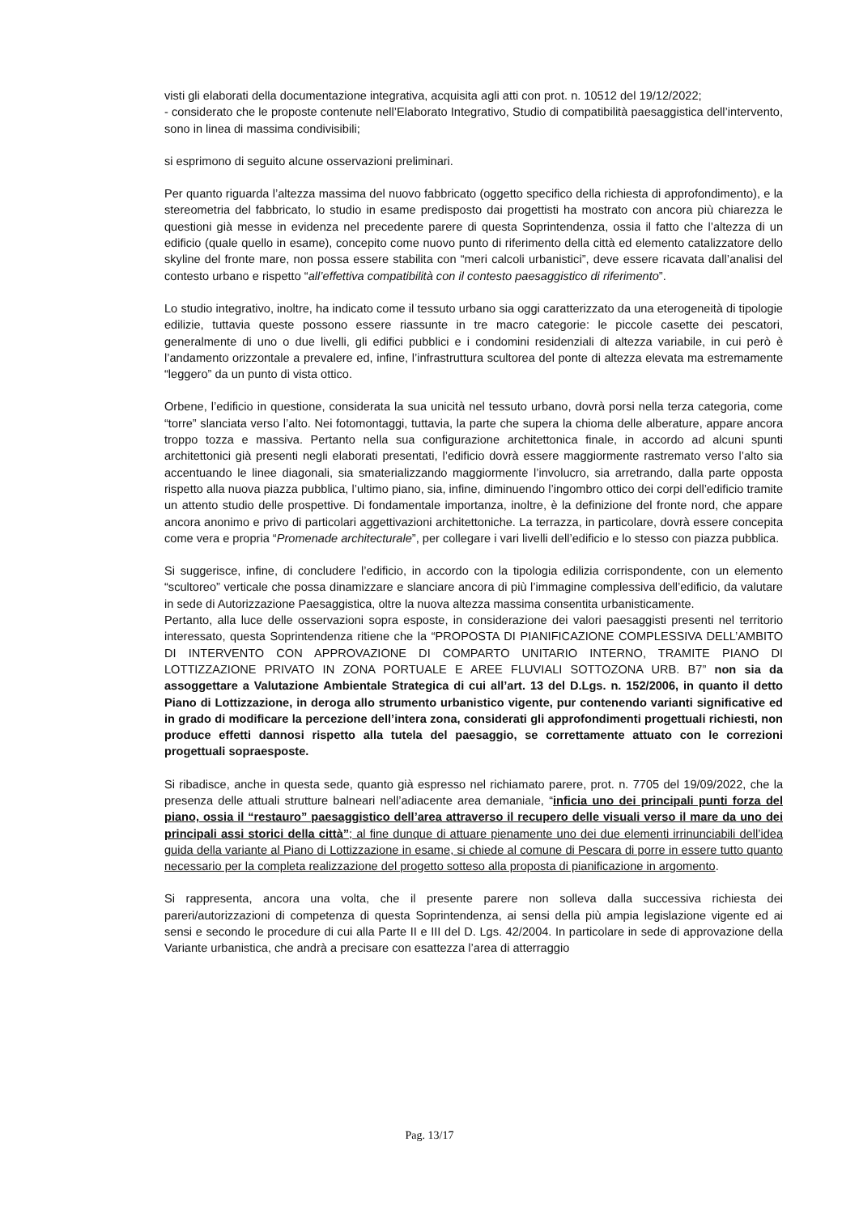visti gli elaborati della documentazione integrativa, acquisita agli atti con prot. n. 10512 del 19/12/2022;
- considerato che le proposte contenute nell’Elaborato Integrativo, Studio di compatibilità paesaggistica dell’intervento, sono in linea di massima condivisibili;
si esprimono di seguito alcune osservazioni preliminari.
Per quanto riguarda l’altezza massima del nuovo fabbricato (oggetto specifico della richiesta di approfondimento), e la stereometria del fabbricato, lo studio in esame predisposto dai progettisti ha mostrato con ancora più chiarezza le questioni già messe in evidenza nel precedente parere di questa Soprintendenza, ossia il fatto che l’altezza di un edificio (quale quello in esame), concepito come nuovo punto di riferimento della città ed elemento catalizzatore dello skyline del fronte mare, non possa essere stabilita con “meri calcoli urbanistici”, deve essere ricavata dall’analisi del contesto urbano e rispetto “all’effettiva compatibilità con il contesto paesaggistico di riferimento”.
Lo studio integrativo, inoltre, ha indicato come il tessuto urbano sia oggi caratterizzato da una eterogeneità di tipologie edilizie, tuttavia queste possono essere riassunte in tre macro categorie: le piccole casette dei pescatori, generalmente di uno o due livelli, gli edifici pubblici e i condomini residenziali di altezza variabile, in cui però è l’andamento orizzontale a prevalere ed, infine, l’infrastruttura scultorea del ponte di altezza elevata ma estremamente “leggero” da un punto di vista ottico.
Orbene, l’edificio in questione, considerata la sua unicità nel tessuto urbano, dovrà porsi nella terza categoria, come “torre” slanciata verso l’alto. Nei fotomontaggi, tuttavia, la parte che supera la chioma delle alberature, appare ancora troppo tozza e massiva. Pertanto nella sua configurazione architettonica finale, in accordo ad alcuni spunti architettonici già presenti negli elaborati presentati, l’edificio dovrà essere maggiormente rastremato verso l’alto sia accentuando le linee diagonali, sia smaterializzando maggiormente l’involucro, sia arretrando, dalla parte opposta rispetto alla nuova piazza pubblica, l’ultimo piano, sia, infine, diminuendo l’ingombro ottico dei corpi dell’edificio tramite un attento studio delle prospettive. Di fondamentale importanza, inoltre, è la definizione del fronte nord, che appare ancora anonimo e privo di particolari aggettivazioni architettoniche. La terrazza, in particolare, dovrà essere concepita come vera e propria “Promenade architecturale”, per collegare i vari livelli dell’edificio e lo stesso con piazza pubblica.
Si suggerisce, infine, di concludere l’edificio, in accordo con la tipologia edilizia corrispondente, con un elemento “scultoreo” verticale che possa dinamizzare e slanciare ancora di più l’immagine complessiva dell’edificio, da valutare in sede di Autorizzazione Paesaggistica, oltre la nuova altezza massima consentita urbanisticamente.
Pertanto, alla luce delle osservazioni sopra esposte, in considerazione dei valori paesaggisti presenti nel territorio interessato, questa Soprintendenza ritiene che la “PROPOSTA DI PIANIFICAZIONE COMPLESSIVA DELL’AMBITO DI INTERVENTO CON APPROVAZIONE DI COMPARTO UNITARIO INTERNO, TRAMITE PIANO DI LOTTIZZAZIONE PRIVATO IN ZONA PORTUALE E AREE FLUVIALI SOTTOZONA URB. B7” non sia da assoggettare a Valutazione Ambientale Strategica di cui all’art. 13 del D.Lgs. n. 152/2006, in quanto il detto Piano di Lottizzazione, in deroga allo strumento urbanistico vigente, pur contenendo varianti significative ed in grado di modificare la percezione dell’intera zona, considerati gli approfondimenti progettuali richiesti, non produce effetti dannosi rispetto alla tutela del paesaggio, se correttamente attuato con le correzioni progettuali sopraesposte.
Si ribadisce, anche in questa sede, quanto già espresso nel richiamato parere, prot. n. 7705 del 19/09/2022, che la presenza delle attuali strutture balneari nell’adiacente area demaniale, “inficia uno dei principali punti forza del piano, ossia il “restauro” paesaggistico dell’area attraverso il recupero delle visuali verso il mare da uno dei principali assi storici della città”; al fine dunque di attuare pienamente uno dei due elementi irrinunciabili dell’idea guida della variante al Piano di Lottizzazione in esame, si chiede al comune di Pescara di porre in essere tutto quanto necessario per la completa realizzazione del progetto sotteso alla proposta di pianificazione in argomento.
Si rappresenta, ancora una volta, che il presente parere non solleva dalla successiva richiesta dei pareri/autorizzazioni di competenza di questa Soprintendenza, ai sensi della più ampia legislazione vigente ed ai sensi e secondo le procedure di cui alla Parte II e III del D. Lgs. 42/2004. In particolare in sede di approvazione della Variante urbanistica, che andrà a precisare con esattezza l’area di atterraggio
Pag. 13/17